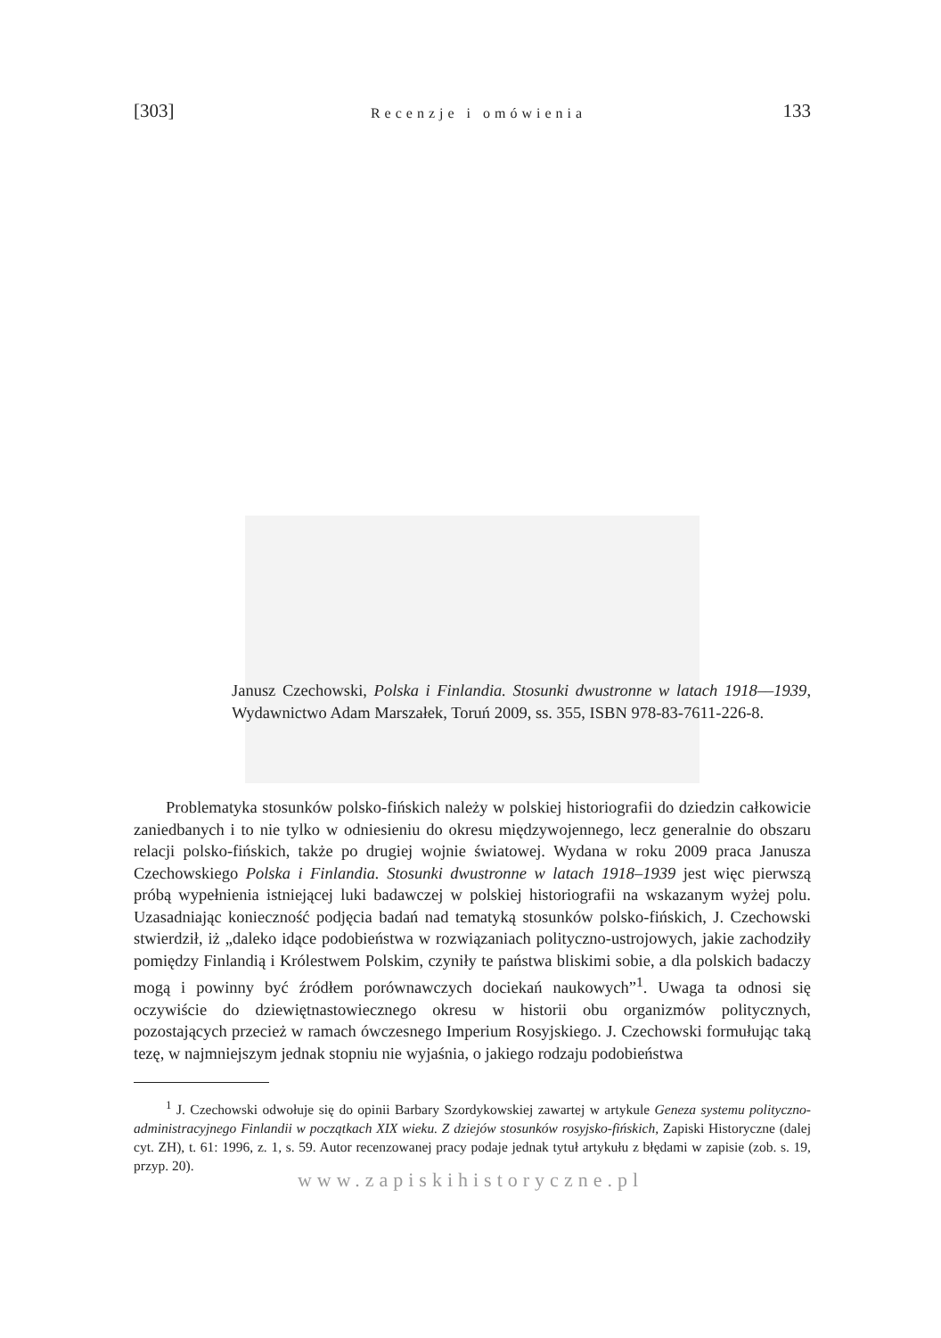[303] Recenzje i omówienia 133
Janusz Czechowski, Polska i Finlandia. Stosunki dwustronne w latach 1918––1939, Wydawnictwo Adam Marszałek, Toruń 2009, ss. 355, ISBN 978-83-7611-226-8.
Problematyka stosunków polsko-fińskich należy w polskiej historiografii do dziedzin całkowicie zaniedbanych i to nie tylko w odniesieniu do okresu międzywojennego, lecz generalnie do obszaru relacji polsko-fińskich, także po drugiej wojnie światowej. Wydana w roku 2009 praca Janusza Czechowskiego Polska i Finlandia. Stosunki dwustronne w latach 1918–1939 jest więc pierwszą próbą wypełnienia istniejącej luki badawczej w polskiej historiografii na wskazanym wyżej polu. Uzasadniając konieczność podjęcia badań nad tematyką stosunków polsko-fińskich, J. Czechowski stwierdził, iż „daleko idące podobieństwa w rozwiązaniach polityczno-ustrojowych, jakie zachodziły pomiędzy Finlandią i Królestwem Polskim, czyniły te państwa bliskimi sobie, a dla polskich badaczy mogą i powinny być źródłem porównawczych dociekań naukowych”<sup>1</sup>. Uwaga ta odnosi się oczywiście do dziewiętnastowiecznego okresu w historii obu organizmów politycznych, pozostających przecież w ramach ówczesnego Imperium Rosyjskiego. J. Czechowski formułując taką tezę, w najmniejszym jednak stopniu nie wyjaśnia, o jakiego rodzaju podobieństwa
<sup>1</sup> J. Czechowski odwołuje się do opinii Barbary Szordykowskiej zawartej w artykule Geneza systemu polityczno-administracyjnego Finlandii w początkach XIX wieku. Z dziejów stosunków rosyjsko-fińskich, Zapiski Historyczne (dalej cyt. ZH), t. 61: 1996, z. 1, s. 59. Autor recenzowanej pracy podaje jednak tytuł artykułu z błędami w zapisie (zob. s. 19, przyp. 20).
www.zapiskihistoryczne.pl